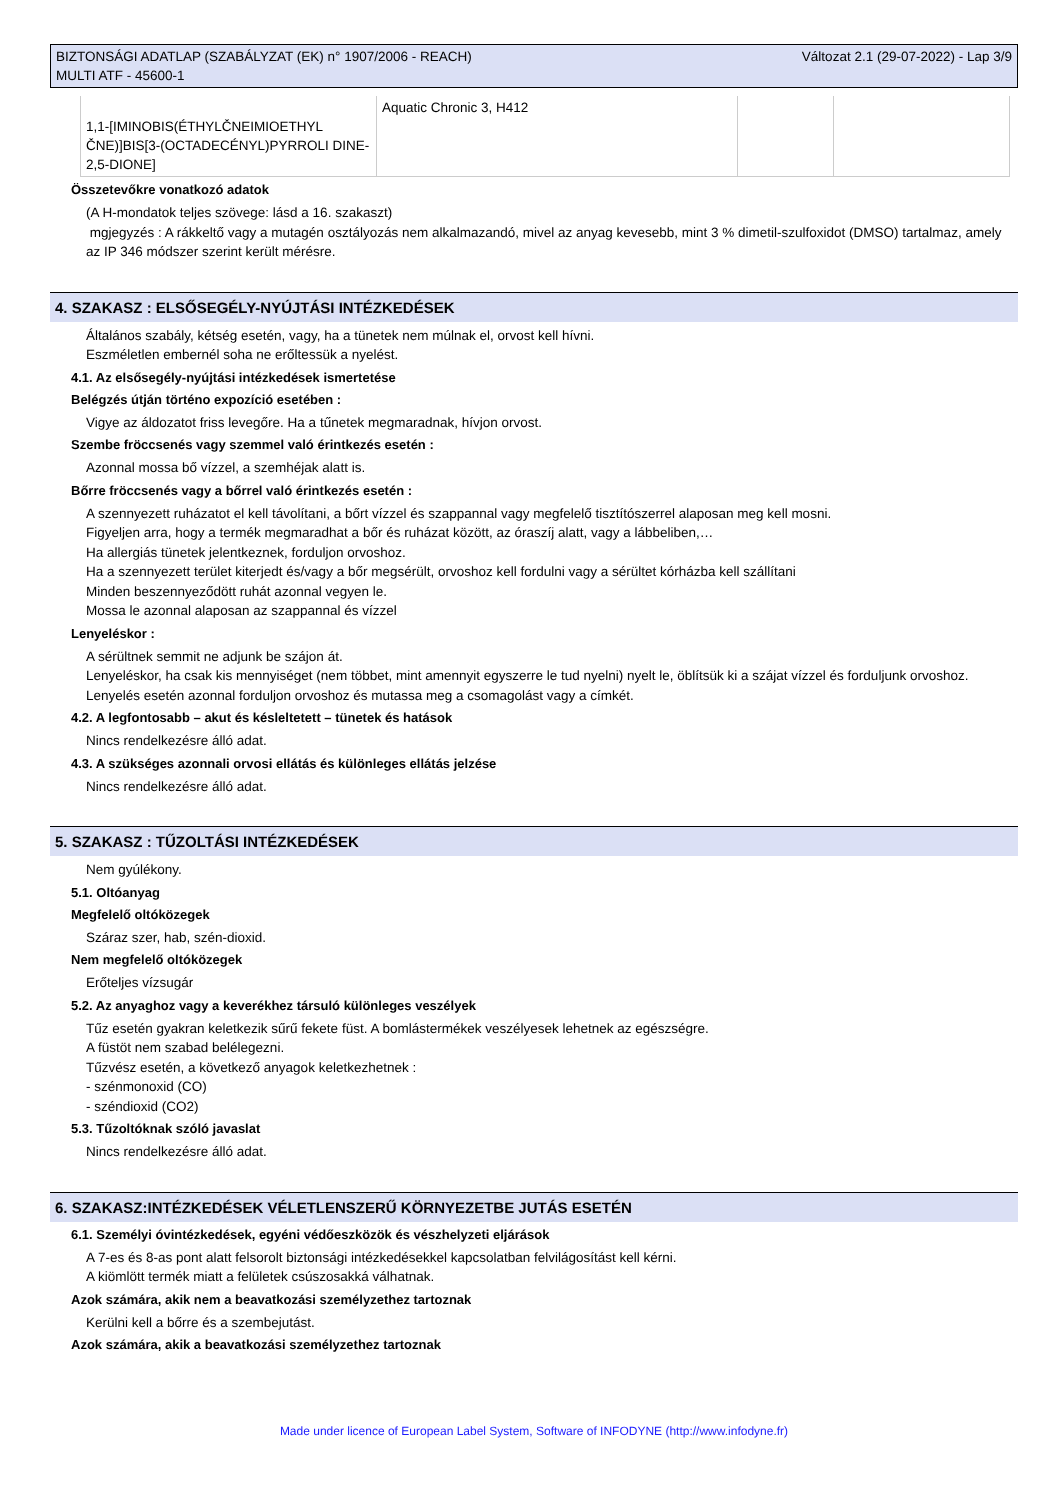BIZTONSÁGI ADATLAP (SZABÁLYZAT (EK) n° 1907/2006 - REACH)
MULTI ATF - 45600-1
Változat 2.1 (29-07-2022) - Lap 3/9
| 1,1-[IMINOBIS(ÉTHYLČNEIMIOETHYL ČNE)]BIS[3-(OCTADECÉNYL)PYRROLI DINE-2,5-DIONE] | Aquatic Chronic 3, H412 | | |
Összetevőkre vonatkozó adatok
(A H-mondatok teljes szövege: lásd a 16. szakaszt)
mgjegyzés : A rákkeltő vagy a mutagén osztályozás nem alkalmazandó, mivel az anyag kevesebb, mint 3 % dimetil-szulfoxidot (DMSO) tartalmaz, amely az IP 346 módszer szerint került mérésre.
4. SZAKASZ : ELSŐSEGÉLY-NYÚJTÁSI INTÉZKEDÉSEK
Általános szabály, kétség esetén, vagy, ha a tünetek nem múlnak el, orvost kell hívni.
Eszméletlen embernél soha ne erőltessük a nyelést.
4.1. Az elsősegély-nyújtási intézkedések ismertetése
Belégzés útján történo expozíció esetében :
Vigye az áldozatot friss levegőre. Ha a tűnetek megmaradnak, hívjon orvost.
Szembe fröccsenés vagy szemmel való érintkezés esetén :
Azonnal mossa bő vízzel, a szemhéjak alatt is.
Bőrre fröccsenés vagy a bőrrel való érintkezés esetén :
A szennyezett ruházatot el kell távolítani, a bőrt vízzel és szappannal vagy megfelelő tisztítószerrel alaposan meg kell mosni.
Figyeljen arra, hogy a termék megmaradhat a bőr és ruházat között, az óraszíj alatt, vagy a lábbeliben,…
Ha allergiás tünetek jelentkeznek, forduljon orvoshoz.
Ha a szennyezett terület kiterjedt és/vagy a bőr megsérült, orvoshoz kell fordulni vagy a sérültet kórházba kell szállítani
Minden beszennyeződött ruhát azonnal vegyen le.
Mossa le azonnal alaposan az szappannal és vízzel
Lenyeléskor :
A sérültnek semmit ne adjunk be szájon át.
Lenyeléskor, ha csak kis mennyiséget (nem többet, mint amennyit egyszerre le tud nyelni) nyelt le, öblítsük ki a szájat vízzel és forduljunk orvoshoz.
Lenyelés esetén azonnal forduljon orvoshoz és mutassa meg a csomagolást vagy a címkét.
4.2. A legfontosabb – akut és késleltetett – tünetek és hatások
Nincs rendelkezésre álló adat.
4.3. A szükséges azonnali orvosi ellátás és különleges ellátás jelzése
Nincs rendelkezésre álló adat.
5. SZAKASZ : TŰZOLTÁSI INTÉZKEDÉSEK
Nem gyúlékony.
5.1. Oltóanyag
Megfelelő oltóközegek
Száraz szer, hab, szén-dioxid.
Nem megfelelő oltóközegek
Erőteljes vízsugár
5.2. Az anyaghoz vagy a keverékhez társuló különleges veszélyek
Tűz esetén gyakran keletkezik sűrű fekete füst. A bomlástermékek veszélyesek lehetnek az egészségre.
A füstöt nem szabad belélegezni.
Tűzvész esetén, a következő anyagok keletkezhetnek :
- szénmonoxid (CO)
- széndioxid (CO2)
5.3. Tűzoltóknak szóló javaslat
Nincs rendelkezésre álló adat.
6. SZAKASZ:INTÉZKEDÉSEK VÉLETLENSZERŰ KÖRNYEZETBE JUTÁS ESETÉN
6.1. Személyi óvintézkedések, egyéni védőeszközök és vészhelyzeti eljárások
A 7-es és 8-as pont alatt felsorolt biztonsági intézkedésekkel kapcsolatban felvilágosítást kell kérni.
A kiömlött termék miatt a felületek csúszosakká válhatnak.
Azok számára, akik nem a beavatkozási személyzethez tartoznak
Kerülni kell a bőrre és a szembejutást.
Azok számára, akik a beavatkozási személyzethez tartoznak
Made under licence of European Label System, Software of INFODYNE (http://www.infodyne.fr)